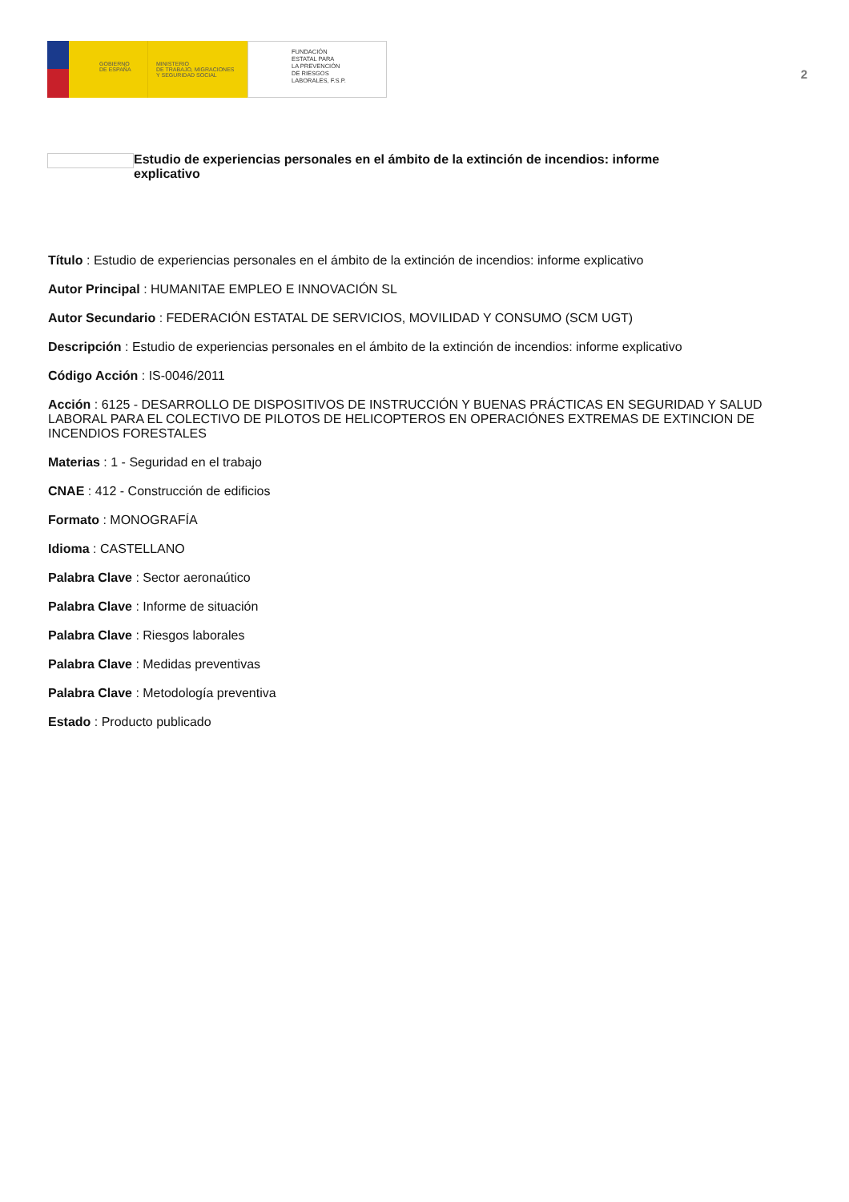GOBIERNO
DE ESPAÑA
MINISTERIO
DE TRABAJO, MIGRACIONES
Y SEGURIDAD SOCIAL
FUNDACIÓN
ESTATAL PARA
LA PREVENCIÓN
DE RIESGOS
LABORALES, F.S.P.
2
Estudio de experiencias personales en el ámbito de la extinción de incendios: informe explicativo
Título : Estudio de experiencias personales en el ámbito de la extinción de incendios: informe explicativo
Autor Principal : HUMANITAE EMPLEO E INNOVACIÓN SL
Autor Secundario : FEDERACIÓN ESTATAL DE SERVICIOS, MOVILIDAD Y CONSUMO (SCM UGT)
Descripción : Estudio de experiencias personales en el ámbito de la extinción de incendios: informe explicativo
Código Acción : IS-0046/2011
Acción : 6125 - DESARROLLO DE DISPOSITIVOS DE INSTRUCCIÓN Y BUENAS PRÁCTICAS EN SEGURIDAD Y SALUD LABORAL PARA EL COLECTIVO DE PILOTOS DE HELICOPTEROS EN OPERACIÓNES EXTREMAS DE EXTINCION DE INCENDIOS FORESTALES
Materias : 1 - Seguridad en el trabajo
CNAE : 412 - Construcción de edificios
Formato : MONOGRAFÍA
Idioma : CASTELLANO
Palabra Clave : Sector aeronaútico
Palabra Clave : Informe de situación
Palabra Clave : Riesgos laborales
Palabra Clave : Medidas preventivas
Palabra Clave : Metodología preventiva
Estado : Producto publicado